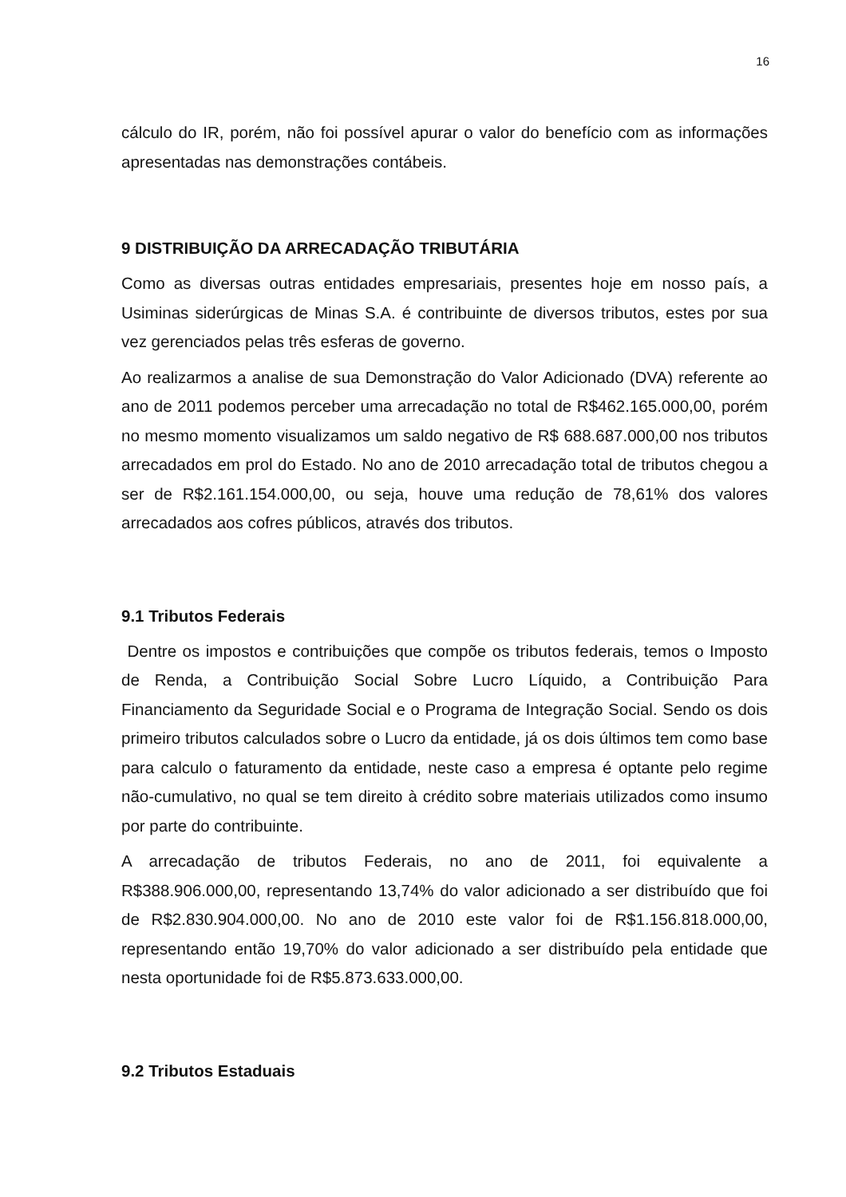16
cálculo do IR, porém, não foi possível apurar o valor do benefício com as informações apresentadas nas demonstrações contábeis.
9 DISTRIBUIÇÃO DA ARRECADAÇÃO TRIBUTÁRIA
Como as diversas outras entidades empresariais, presentes hoje em nosso país, a Usiminas siderúrgicas de Minas S.A. é contribuinte de diversos tributos, estes por sua vez gerenciados pelas três esferas de governo.
Ao realizarmos a analise de sua Demonstração do Valor Adicionado (DVA) referente ao ano de 2011 podemos perceber uma arrecadação no total de R$462.165.000,00, porém no mesmo momento visualizamos um saldo negativo de R$ 688.687.000,00 nos tributos arrecadados em prol do Estado. No ano de 2010 arrecadação total de tributos chegou a ser de R$2.161.154.000,00, ou seja, houve uma redução de 78,61% dos valores arrecadados aos cofres públicos, através dos tributos.
9.1 Tributos Federais
Dentre os impostos e contribuições que compõe os tributos federais, temos o Imposto de Renda, a Contribuição Social Sobre Lucro Líquido, a Contribuição Para Financiamento da Seguridade Social e o Programa de Integração Social. Sendo os dois primeiro tributos calculados sobre o Lucro da entidade, já os dois últimos tem como base para calculo o faturamento da entidade, neste caso a empresa é optante pelo regime não-cumulativo, no qual se tem direito à crédito sobre materiais utilizados como insumo por parte do contribuinte.
A arrecadação de tributos Federais, no ano de 2011, foi equivalente a R$388.906.000,00, representando 13,74% do valor adicionado a ser distribuído que foi de R$2.830.904.000,00. No ano de 2010 este valor foi de R$1.156.818.000,00, representando então 19,70% do valor adicionado a ser distribuído pela entidade que nesta oportunidade foi de R$5.873.633.000,00.
9.2 Tributos Estaduais